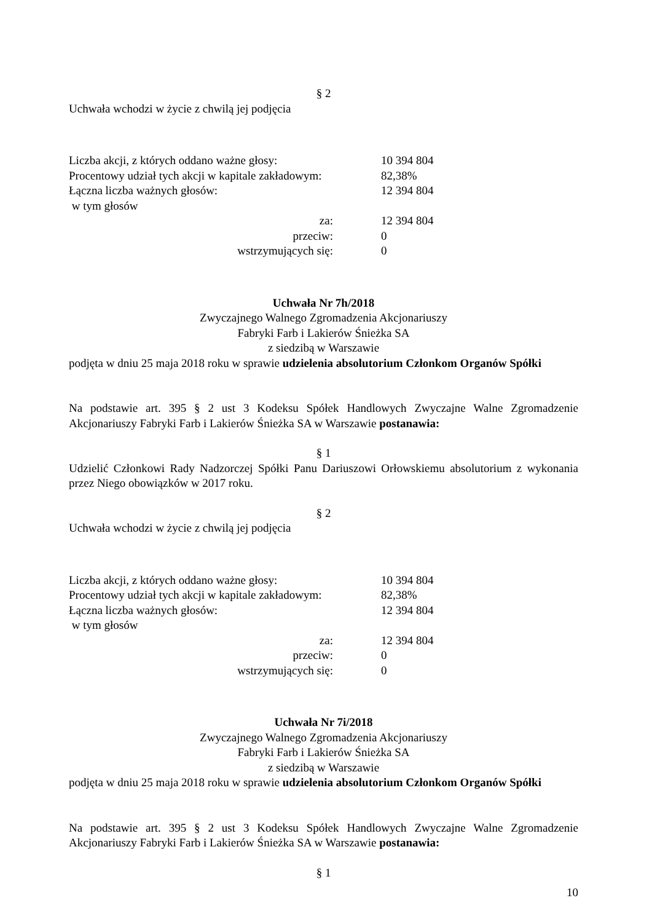§ 2
Uchwała wchodzi w życie z chwilą jej podjęcia
Liczba akcji, z których oddano ważne głosy: 10 394 804
Procentowy udział tych akcji w kapitale zakładowym: 82,38%
Łączna liczba ważnych głosów: 12 394 804
w tym głosów
za: 12 394 804
przeciw: 0
wstrzymujących się: 0
Uchwała Nr 7h/2018
Zwyczajnego Walnego Zgromadzenia Akcjonariuszy
Fabryki Farb i Lakierów Śnieżka SA
z siedzibą w Warszawie
podjęta w dniu 25 maja 2018 roku w sprawie udzielenia absolutorium Członkom Organów Spółki
Na podstawie art. 395 § 2 ust 3 Kodeksu Spółek Handlowych Zwyczajne Walne Zgromadzenie Akcjonariuszy Fabryki Farb i Lakierów Śnieżka SA w Warszawie postanawia:
§ 1
Udzielić Członkowi Rady Nadzorczej Spółki Panu Dariuszowi Orłowskiemu absolutorium z wykonania przez Niego obowiązków w 2017 roku.
§ 2
Uchwała wchodzi w życie z chwilą jej podjęcia
Liczba akcji, z których oddano ważne głosy: 10 394 804
Procentowy udział tych akcji w kapitale zakładowym: 82,38%
Łączna liczba ważnych głosów: 12 394 804
w tym głosów
za: 12 394 804
przeciw: 0
wstrzymujących się: 0
Uchwała Nr 7i/2018
Zwyczajnego Walnego Zgromadzenia Akcjonariuszy
Fabryki Farb i Lakierów Śnieżka SA
z siedzibą w Warszawie
podjęta w dniu 25 maja 2018 roku w sprawie udzielenia absolutorium Członkom Organów Spółki
Na podstawie art. 395 § 2 ust 3 Kodeksu Spółek Handlowych Zwyczajne Walne Zgromadzenie Akcjonariuszy Fabryki Farb i Lakierów Śnieżka SA w Warszawie postanawia:
§ 1
10